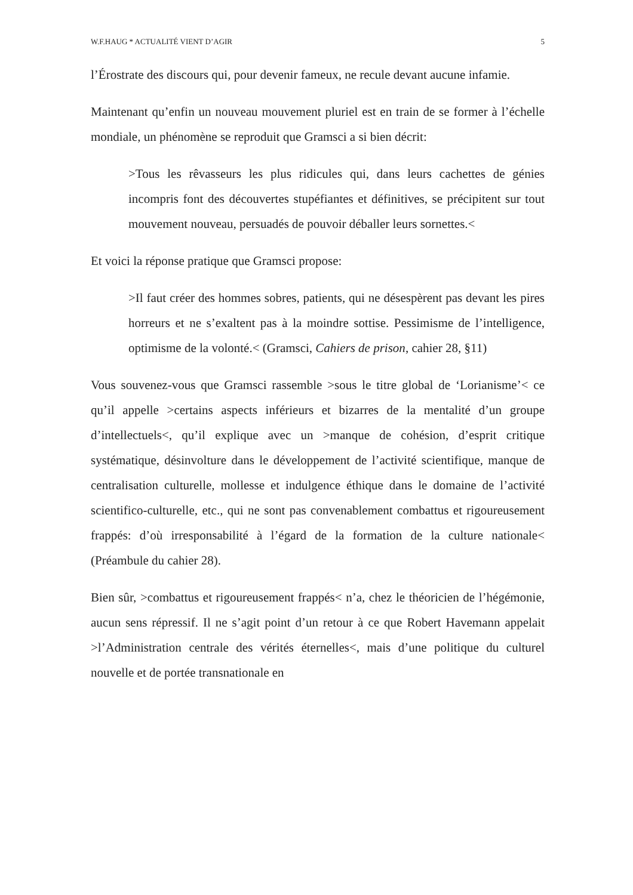W.F.HAUG * ACTUALITÉ VIENT D’AGIR 5
l’Érostrate des discours qui, pour devenir fameux, ne recule devant aucune infamie.
Maintenant qu’enfin un nouveau mouvement pluriel est en train de se former à l’échelle mondiale, un phénomène se reproduit que Gramsci a si bien décrit:
>Tous les rêvasseurs les plus ridicules qui, dans leurs cachettes de génies incompris font des découvertes stupéfiantes et définitives, se précipitent sur tout mouvement nouveau, persuadés de pouvoir déballer leurs sornettes.<
Et voici la réponse pratique que Gramsci propose:
>Il faut créer des hommes sobres, patients, qui ne désespèrent pas devant les pires horreurs et ne s’exaltent pas à la moindre sottise. Pessimisme de l’intelligence, optimisme de la volonté.< (Gramsci, Cahiers de prison, cahier 28, §11)
Vous souvenez-vous que Gramsci rassemble >sous le titre global de ‘Lorianisme’< ce qu’il appelle >certains aspects inférieurs et bizarres de la mentalité d’un groupe d’intellectuels<, qu’il explique avec un >manque de cohésion, d’esprit critique systématique, désinvolture dans le développement de l’activité scientifique, manque de centralisation culturelle, mollesse et indulgence éthique dans le domaine de l’activité scientifico-culturelle, etc., qui ne sont pas convenablement combattus et rigoureusement frappés: d’où irresponsabilité à l’égard de la formation de la culture nationale< (Préambule du cahier 28).
Bien sûr, >combattus et rigoureusement frappés< n’a, chez le théoricien de l’hégémonie, aucun sens répressif. Il ne s’agit point d’un retour à ce que Robert Havemann appelait >l’Administration centrale des vérités éternelles<, mais d’une politique du culturel nouvelle et de portée transnationale en